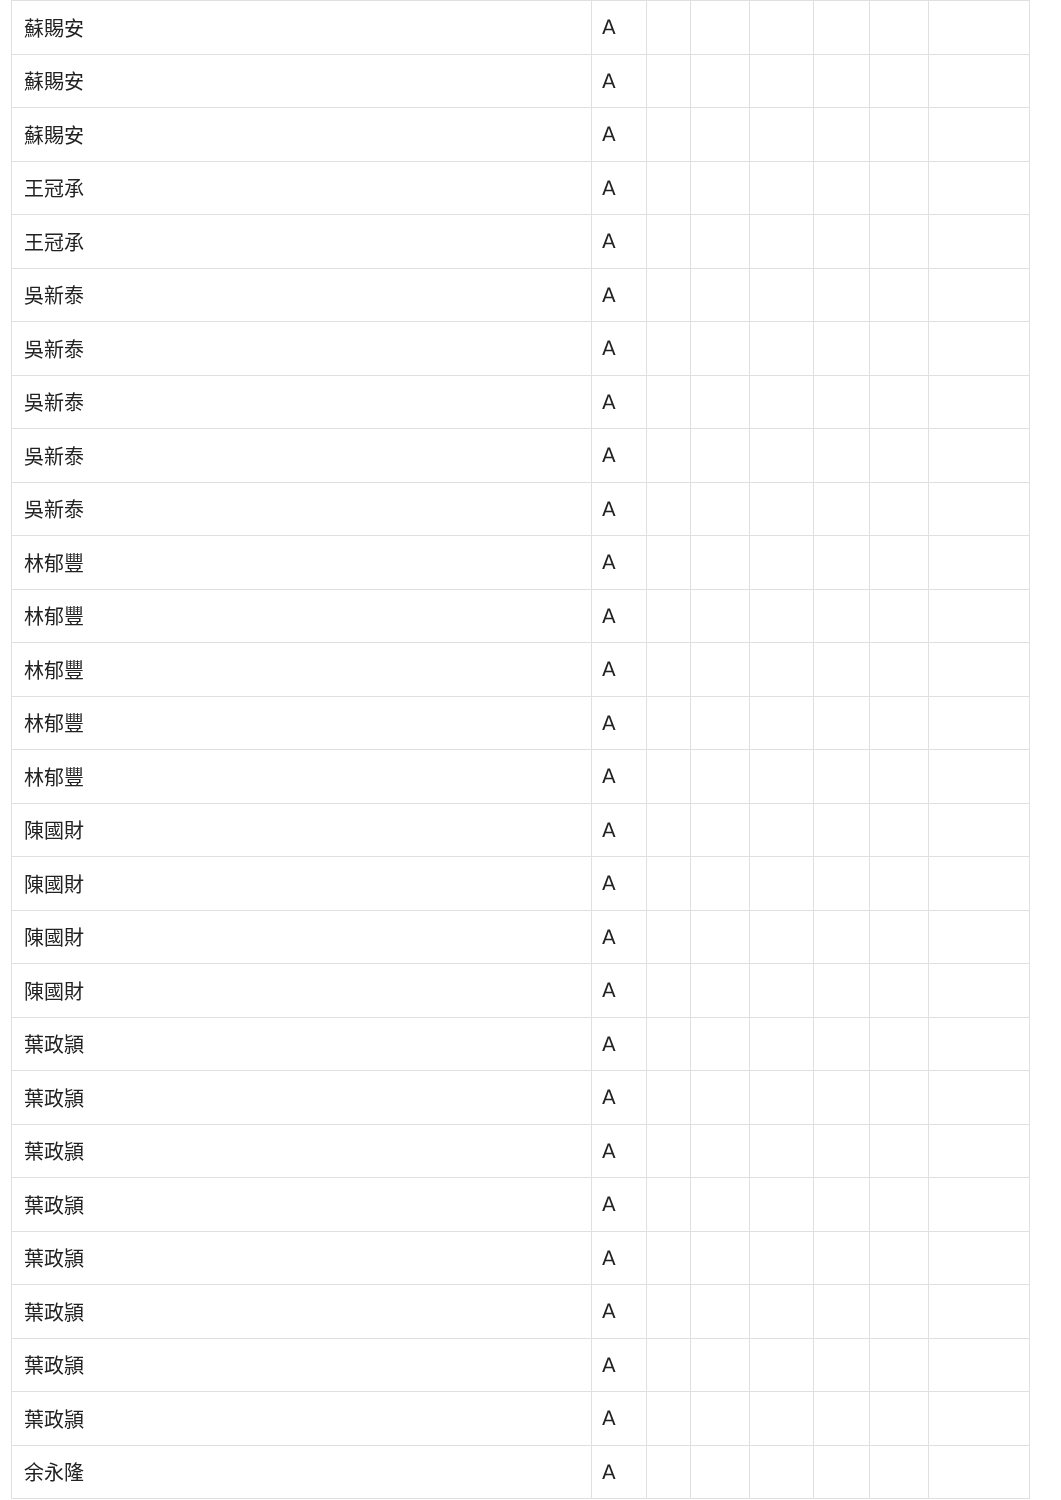| 蘇賜安 | A | | | | | | |
| 蘇賜安 | A | | | | | | |
| 蘇賜安 | A | | | | | | |
| 王冠承 | A | | | | | | |
| 王冠承 | A | | | | | | |
| 吳新泰 | A | | | | | | |
| 吳新泰 | A | | | | | | |
| 吳新泰 | A | | | | | | |
| 吳新泰 | A | | | | | | |
| 吳新泰 | A | | | | | | |
| 林郁豐 | A | | | | | | |
| 林郁豐 | A | | | | | | |
| 林郁豐 | A | | | | | | |
| 林郁豐 | A | | | | | | |
| 林郁豐 | A | | | | | | |
| 陳國財 | A | | | | | | |
| 陳國財 | A | | | | | | |
| 陳國財 | A | | | | | | |
| 陳國財 | A | | | | | | |
| 葉政頴 | A | | | | | | |
| 葉政頴 | A | | | | | | |
| 葉政頴 | A | | | | | | |
| 葉政頴 | A | | | | | | |
| 葉政頴 | A | | | | | | |
| 葉政頴 | A | | | | | | |
| 葉政頴 | A | | | | | | |
| 葉政頴 | A | | | | | | |
| 余永隆 | A | | | | | | |